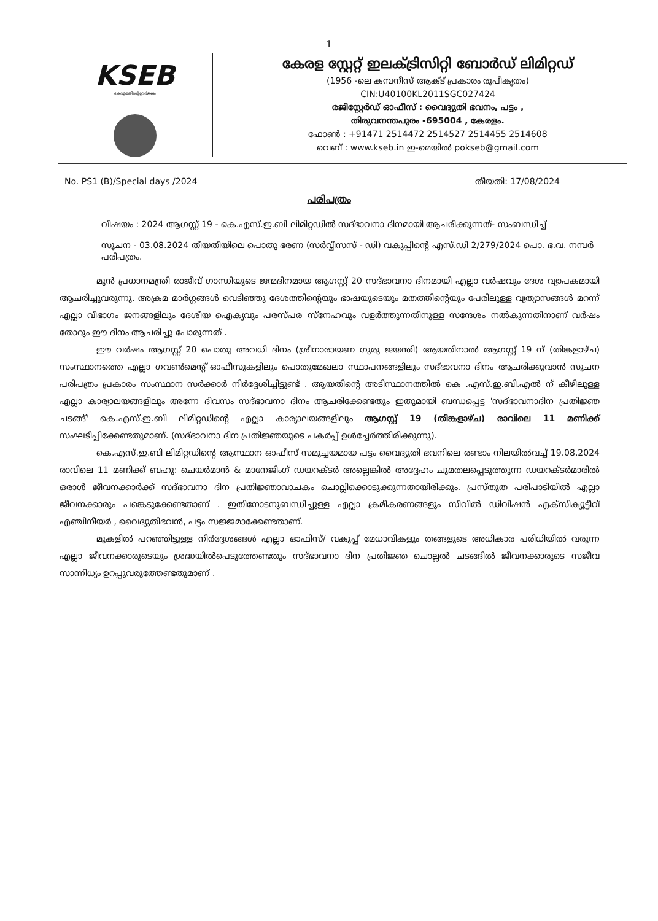1
KSEB
കേരളത്തിന്റെ ഊർജ്ജം
കേരള സ്റ്റേറ്റ് ഇലക്ട്രിസിറ്റി ബോർഡ് ലിമിറ്റഡ്
(1956 -ലെ കമ്പനീസ് ആക്ട് പ്രകാരം രൂപീകൃതം)
CIN:U40100KL2011SGC027424
രജിസ്റ്റേർഡ് ഓഫീസ് : വൈദ്യുതി ഭവനം, പട്ടം ,
തിരുവനന്തപുരം -695004 , കേരളം.
ഫോൺ : +91471 2514472 2514527 2514455 2514608
വെബ് : www.kseb.in ഇ-മെയിൽ pokseb@gmail.com
No. PS1 (B)/Special days /2024 തീയതി: 17/08/2024
പരിപത്രം
വിഷയം : 2024 ആഗസ്റ്റ് 19 - കെ.എസ്.ഇ.ബി ലിമിറ്റഡിൽ സദ്ഭാവനാ ദിനമായി ആചരിക്കുന്നത്- സംബന്ധിച്ച്
സൂചന - 03.08.2024 തീയതിയിലെ പൊതു ഭരണ (സർവ്വീസസ് - ഡി) വകുപ്പിന്റെ എസ്.ഡി 2/279/2024 പൊ. ഭ.വ. നമ്പർ പരിപത്രം.
മുൻ പ്രധാനമന്ത്രി രാജീവ് ഗാന്ധിയുടെ ജന്മദിനമായ ആഗസ്റ്റ് 20 സദ്ഭാവനാ ദിനമായി എല്ലാ വർഷവും ദേശ വ്യാപകമായി ആചരിച്ചുവരുന്നു. അക്രമ മാർഗ്ഗങ്ങൾ വെടിഞ്ഞു ദേശത്തിന്റെയും ഭാഷയുടെയും മതത്തിന്റെയും പേരിലുള്ള വ്യത്യാസങ്ങൾ മറന്ന് എല്ലാ വിഭാഗം ജനങ്ങളിലും ദേശീയ ഐക്യവും പരസ്പര സ്നേഹവും വളർത്തുന്നതിനുള്ള സന്ദേശം നൽകുന്നതിനാണ് വർഷം തോറും ഈ ദിനം ആചരിച്ചു പോരുന്നത് .
ഈ വർഷം ആഗസ്റ്റ് 20 പൊതു അവധി ദിനം (ശ്രീനാരായണ ഗുരു ജയന്തി) ആയതിനാൽ ആഗസ്റ്റ് 19 ന് (തിങ്കളാഴ്ച) സംസ്ഥാനത്തെ എല്ലാ ഗവൺമെന്റ് ഓഫീസുകളിലും പൊതുമേഖലാ സ്ഥാപനങ്ങളിലും സദ്ഭാവനാ ദിനം ആചരിക്കുവാൻ സൂചന പരിപത്രം പ്രകാരം സംസ്ഥാന സർക്കാർ നിർദ്ദേശിച്ചിട്ടുണ്ട് . ആയതിന്റെ അടിസ്ഥാനത്തിൽ കെ .എസ്.ഇ.ബി.എൽ ന് കീഴിലുള്ള എല്ലാ കാര്യാലയങ്ങളിലും അന്നേ ദിവസം സദ്ഭാവനാ ദിനം ആചരിക്കേണ്ടതും ഇതുമായി ബന്ധപ്പെട്ട 'സദ്ഭാവനാദിന പ്രതിജ്ഞ ചടങ്ങ്' കെ.എസ്.ഇ.ബി ലിമിറ്റഡിന്റെ എല്ലാ കാര്യാലയങ്ങളിലും ആഗസ്റ്റ് 19 (തിങ്കളാഴ്ച) രാവിലെ 11 മണിക്ക് സംഘടിപ്പിക്കേണ്ടതുമാണ്. (സദ്ഭാവനാ ദിന പ്രതിജ്ഞയുടെ പകർപ്പ് ഉൾച്ചേർത്തിരിക്കുന്നു).
കെ.എസ്.ഇ.ബി ലിമിറ്റഡിന്റെ ആസ്ഥാന ഓഫീസ് സമുച്ചയമായ പട്ടം വൈദ്യുതി ഭവനിലെ രണ്ടാം നിലയിൽവച്ച് 19.08.2024 രാവിലെ 11 മണിക്ക് ബഹു: ചെയർമാൻ & മാനേജിംഗ് ഡയറക്ടർ അല്ലെങ്കിൽ അദ്ദേഹം ചുമതലപ്പെടുത്തുന്ന ഡയറക്ടർമാരിൽ ഒരാൾ ജീവനക്കാർക്ക് സദ്ഭാവനാ ദിന പ്രതിജ്ഞാവാചകം ചൊല്ലിക്കൊടുക്കുന്നതായിരിക്കും. പ്രസ്തുത പരിപാടിയിൽ എല്ലാ ജീവനക്കാരും പങ്കെടുക്കേണ്ടതാണ് . ഇതിനോടനുബന്ധിച്ചുള്ള എല്ലാ ക്രമീകരണങ്ങളും സിവിൽ ഡിവിഷൻ എക്സിക്യൂട്ടീവ് എഞ്ചിനീയർ , വൈദ്യുതിഭവൻ, പട്ടം സജ്ജമാക്കേണ്ടതാണ്.
മുകളിൽ പറഞ്ഞിട്ടുള്ള നിർദ്ദേശങ്ങൾ എല്ലാ ഓഫിസ്/ വകുപ്പ് മേധാവികളും തങ്ങളുടെ അധികാര പരിധിയിൽ വരുന്ന എല്ലാ ജീവനക്കാരുടെയും ശ്രദ്ധയിൽപെടുത്തേണ്ടതും സദ്ഭാവനാ ദിന പ്രതിജ്ഞ ചൊല്ലൽ ചടങ്ങിൽ ജീവനക്കാരുടെ സജീവ സാന്നിധ്യം ഉറപ്പുവരുത്തേണ്ടതുമാണ് .